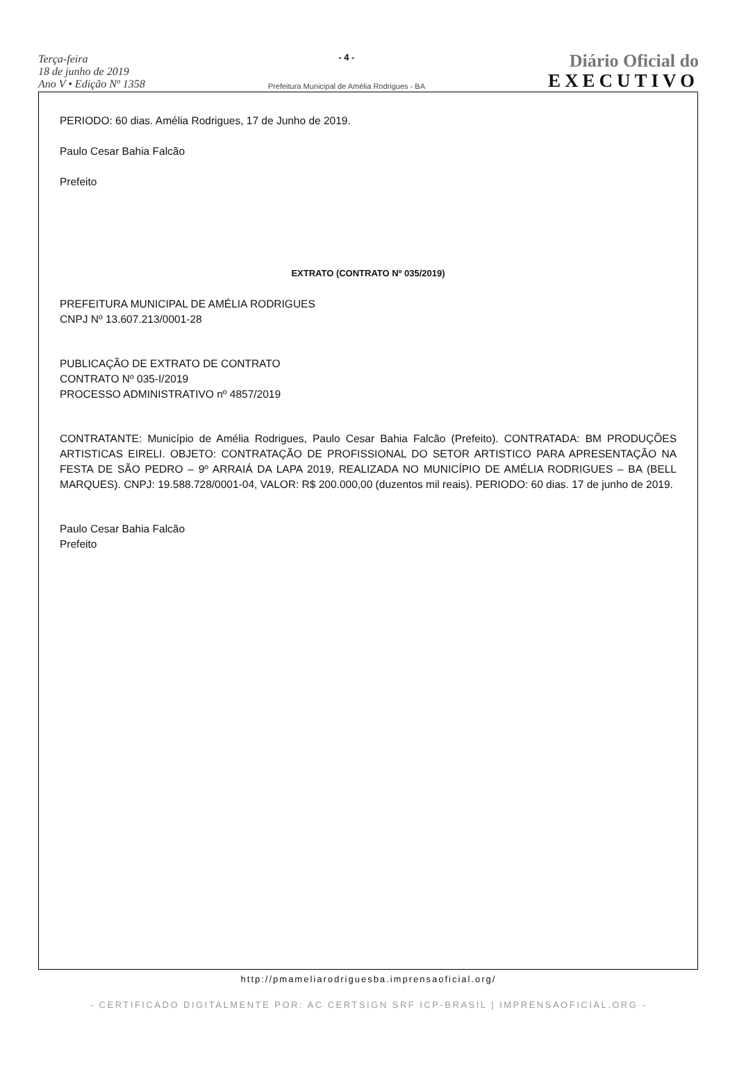Terça-feira
18 de junho de 2019
Ano V • Edição Nº 1358
- 4 -
Prefeitura Municipal de Amélia Rodrigues - BA
Diário Oficial do
EXECUTIVO
PERIODO: 60 dias. Amélia Rodrigues, 17 de Junho de 2019.
Paulo Cesar Bahia Falcão
Prefeito
EXTRATO (CONTRATO Nº 035/2019)
PREFEITURA MUNICIPAL DE AMÉLIA RODRIGUES
CNPJ Nº 13.607.213/0001-28
PUBLICAÇÃO DE EXTRATO DE CONTRATO
CONTRATO Nº 035-I/2019
PROCESSO ADMINISTRATIVO nº 4857/2019
CONTRATANTE: Município de Amélia Rodrigues, Paulo Cesar Bahia Falcão (Prefeito). CONTRATADA: BM PRODUÇÕES ARTISTICAS EIRELI. OBJETO: CONTRATAÇÃO DE PROFISSIONAL DO SETOR ARTISTICO PARA APRESENTAÇÃO NA FESTA DE SÃO PEDRO – 9º ARRAIÁ DA LAPA 2019, REALIZADA NO MUNICÍPIO DE AMÉLIA RODRIGUES – BA (BELL MARQUES). CNPJ: 19.588.728/0001-04, VALOR: R$ 200.000,00 (duzentos mil reais). PERIODO: 60 dias. 17 de junho de 2019.
Paulo Cesar Bahia Falcão
Prefeito
http://pmameliarodriguesba.imprensaoficial.org/
- CERTIFICADO DIGITALMENTE POR: AC CERTSIGN SRF ICP-BRASIL | IMPRENSAOFICIAL.ORG -